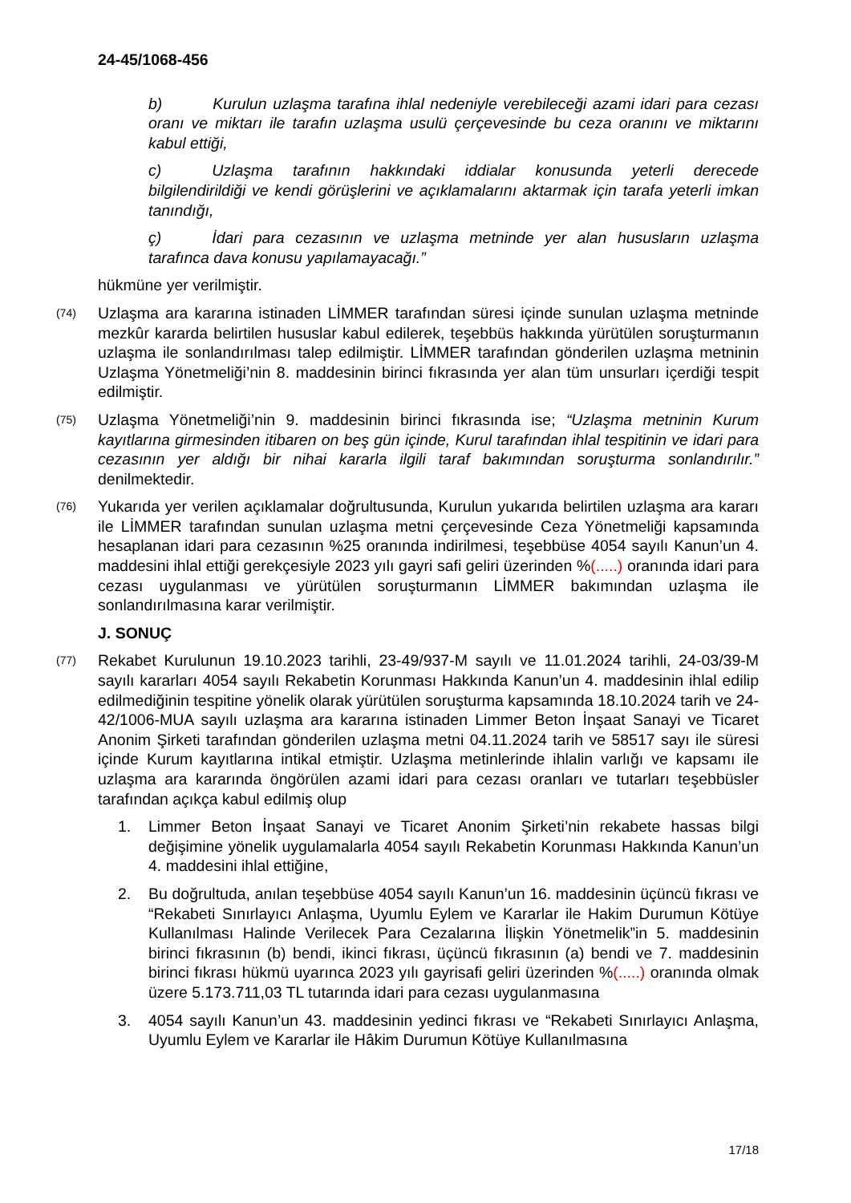24-45/1068-456
b) Kurulun uzlaşma tarafına ihlal nedeniyle verebileceği azami idari para cezası oranı ve miktarı ile tarafın uzlaşma usulü çerçevesinde bu ceza oranını ve miktarını kabul ettiği,
c) Uzlaşma tarafının hakkındaki iddialar konusunda yeterli derecede bilgilendirildiği ve kendi görüşlerini ve açıklamalarını aktarmak için tarafa yeterli imkan tanındığı,
ç) İdari para cezasının ve uzlaşma metninde yer alan hususların uzlaşma tarafınca dava konusu yapılamayacağı.”
hükmüne yer verilmiştir.
(74)
Uzlaşma ara kararına istinaden LİMMER tarafından süresi içinde sunulan uzlaşma metninde mezkûr kararda belirtilen hususlar kabul edilerek, teşebbüs hakkında yürütülen soruşturmanın uzlaşma ile sonlandırılması talep edilmiştir. LİMMER tarafından gönderilen uzlaşma metninin Uzlaşma Yönetmeliği’nin 8. maddesinin birinci fıkrasında yer alan tüm unsurları içerdiği tespit edilmiştir.
(75)
Uzlaşma Yönetmeliği’nin 9. maddesinin birinci fıkrasında ise; “Uzlaşma metninin Kurum kayıtlarına girmesinden itibaren on beş gün içinde, Kurul tarafından ihlal tespitinin ve idari para cezasının yer aldığı bir nihai kararla ilgili taraf bakımından soruşturma sonlandırılır.” denilmektedir.
(76)
Yukarıda yer verilen açıklamalar doğrultusunda, Kurulun yukarıda belirtilen uzlaşma ara kararı ile LİMMER tarafından sunulan uzlaşma metni çerçevesinde Ceza Yönetmeliği kapsamında hesaplanan idari para cezasının %25 oranında indirilmesi, teşebbüse 4054 sayılı Kanun’un 4. maddesini ihlal ettiği gerekçesiyle 2023 yılı gayri safi geliri üzerinden %(.....) oranında idari para cezası uygulanması ve yürütülen soruşturmanın LİMMER bakımından uzlaşma ile sonlandırılmasına karar verilmiştir.
J. SONUÇ
(77)
Rekabet Kurulunun 19.10.2023 tarihli, 23-49/937-M sayılı ve 11.01.2024 tarihli, 24-03/39-M sayılı kararları 4054 sayılı Rekabetin Korunması Hakkında Kanun’un 4. maddesinin ihlal edilip edilmediğinin tespitine yönelik olarak yürütülen soruşturma kapsamında 18.10.2024 tarih ve 24-42/1006-MUA sayılı uzlaşma ara kararına istinaden Limmer Beton İnşaat Sanayi ve Ticaret Anonim Şirketi tarafından gönderilen uzlaşma metni 04.11.2024 tarih ve 58517 sayı ile süresi içinde Kurum kayıtlarına intikal etmiştir. Uzlaşma metinlerinde ihlalin varlığı ve kapsamı ile uzlaşma ara kararında öngörülen azami idari para cezası oranları ve tutarları teşebbüsler tarafından açıkça kabul edilmiş olup
1. Limmer Beton İnşaat Sanayi ve Ticaret Anonim Şirketi’nin rekabete hassas bilgi değişimine yönelik uygulamalarla 4054 sayılı Rekabetin Korunması Hakkında Kanun’un 4. maddesini ihlal ettiğine,
2. Bu doğrultuda, anılan teşebbüse 4054 sayılı Kanun’un 16. maddesinin üçüncü fıkrası ve “Rekabeti Sınırlayıcı Anlaşma, Uyumlu Eylem ve Kararlar ile Hakim Durumun Kötüye Kullanılması Halinde Verilecek Para Cezalarına İlişkin Yönetmelik”in 5. maddesinin birinci fıkrasının (b) bendi, ikinci fıkrası, üçüncü fıkrasının (a) bendi ve 7. maddesinin birinci fıkrası hükmü uyarınca 2023 yılı gayrisafi geliri üzerinden %(.....) oranında olmak üzere 5.173.711,03 TL tutarında idari para cezası uygulanmasına
3. 4054 sayılı Kanun’un 43. maddesinin yedinci fıkrası ve “Rekabeti Sınırlayıcı Anlaşma, Uyumlu Eylem ve Kararlar ile Hâkim Durumun Kötüye Kullanılmasına
17/18